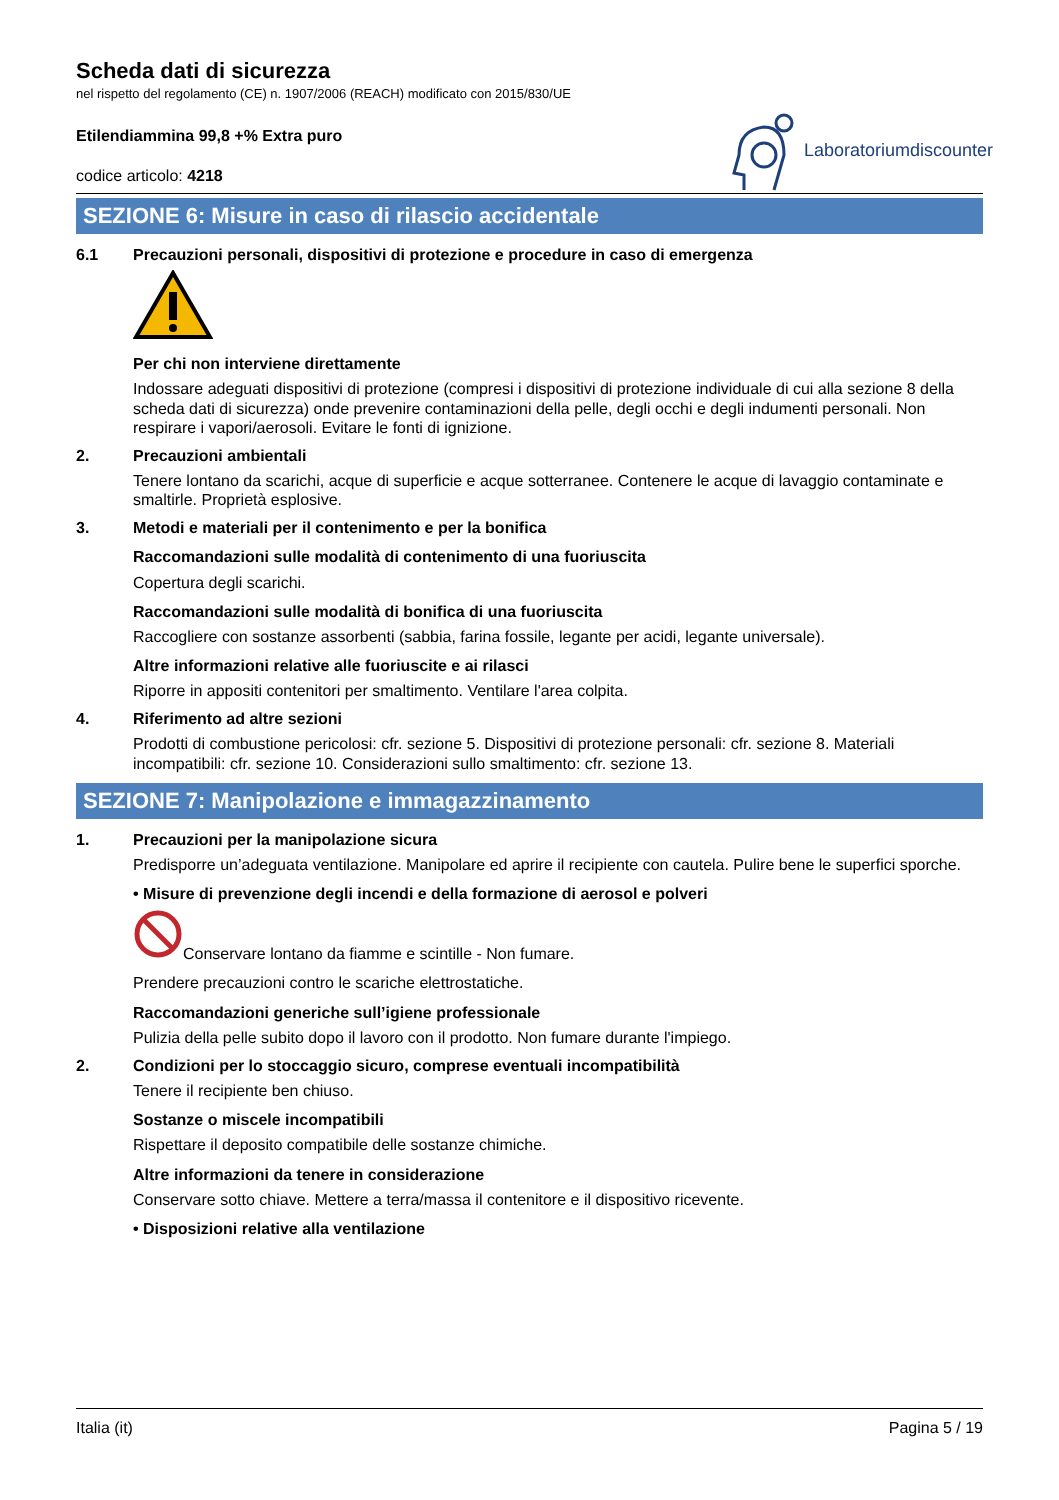Scheda dati di sicurezza
nel rispetto del regolamento (CE) n. 1907/2006 (REACH) modificato con 2015/830/UE
Etilendiammina 99,8 +% Extra puro
codice articolo: 4218
Laboratoriumdiscounter
SEZIONE 6: Misure in caso di rilascio accidentale
6.1 Precauzioni personali, dispositivi di protezione e procedure in caso di emergenza
Per chi non interviene direttamente
Indossare adeguati dispositivi di protezione (compresi i dispositivi di protezione individuale di cui alla sezione 8 della scheda dati di sicurezza) onde prevenire contaminazioni della pelle, degli occhi e degli indumenti personali. Non respirare i vapori/aerosoli. Evitare le fonti di ignizione.
2. Precauzioni ambientali
Tenere lontano da scarichi, acque di superficie e acque sotterranee. Contenere le acque di lavaggio contaminate e smaltirle. Proprietà esplosive.
3. Metodi e materiali per il contenimento e per la bonifica
Raccomandazioni sulle modalità di contenimento di una fuoriuscita
Copertura degli scarichi.
Raccomandazioni sulle modalità di bonifica di una fuoriuscita
Raccogliere con sostanze assorbenti (sabbia, farina fossile, legante per acidi, legante universale).
Altre informazioni relative alle fuoriuscite e ai rilasci
Riporre in appositi contenitori per smaltimento. Ventilare l'area colpita.
4. Riferimento ad altre sezioni
Prodotti di combustione pericolosi: cfr. sezione 5. Dispositivi di protezione personali: cfr. sezione 8. Materiali incompatibili: cfr. sezione 10. Considerazioni sullo smaltimento: cfr. sezione 13.
SEZIONE 7: Manipolazione e immagazzinamento
1. Precauzioni per la manipolazione sicura
Predisporre un’adeguata ventilazione. Manipolare ed aprire il recipiente con cautela. Pulire bene le superfici sporche.
• Misure di prevenzione degli incendi e della formazione di aerosol e polveri
Conservare lontano da fiamme e scintille - Non fumare.
Prendere precauzioni contro le scariche elettrostatiche.
Raccomandazioni generiche sull’igiene professionale
Pulizia della pelle subito dopo il lavoro con il prodotto. Non fumare durante l'impiego.
2. Condizioni per lo stoccaggio sicuro, comprese eventuali incompatibilità
Tenere il recipiente ben chiuso.
Sostanze o miscele incompatibili
Rispettare il deposito compatibile delle sostanze chimiche.
Altre informazioni da tenere in considerazione
Conservare sotto chiave. Mettere a terra/massa il contenitore e il dispositivo ricevente.
• Disposizioni relative alla ventilazione
Italia (it) Pagina 5 / 19